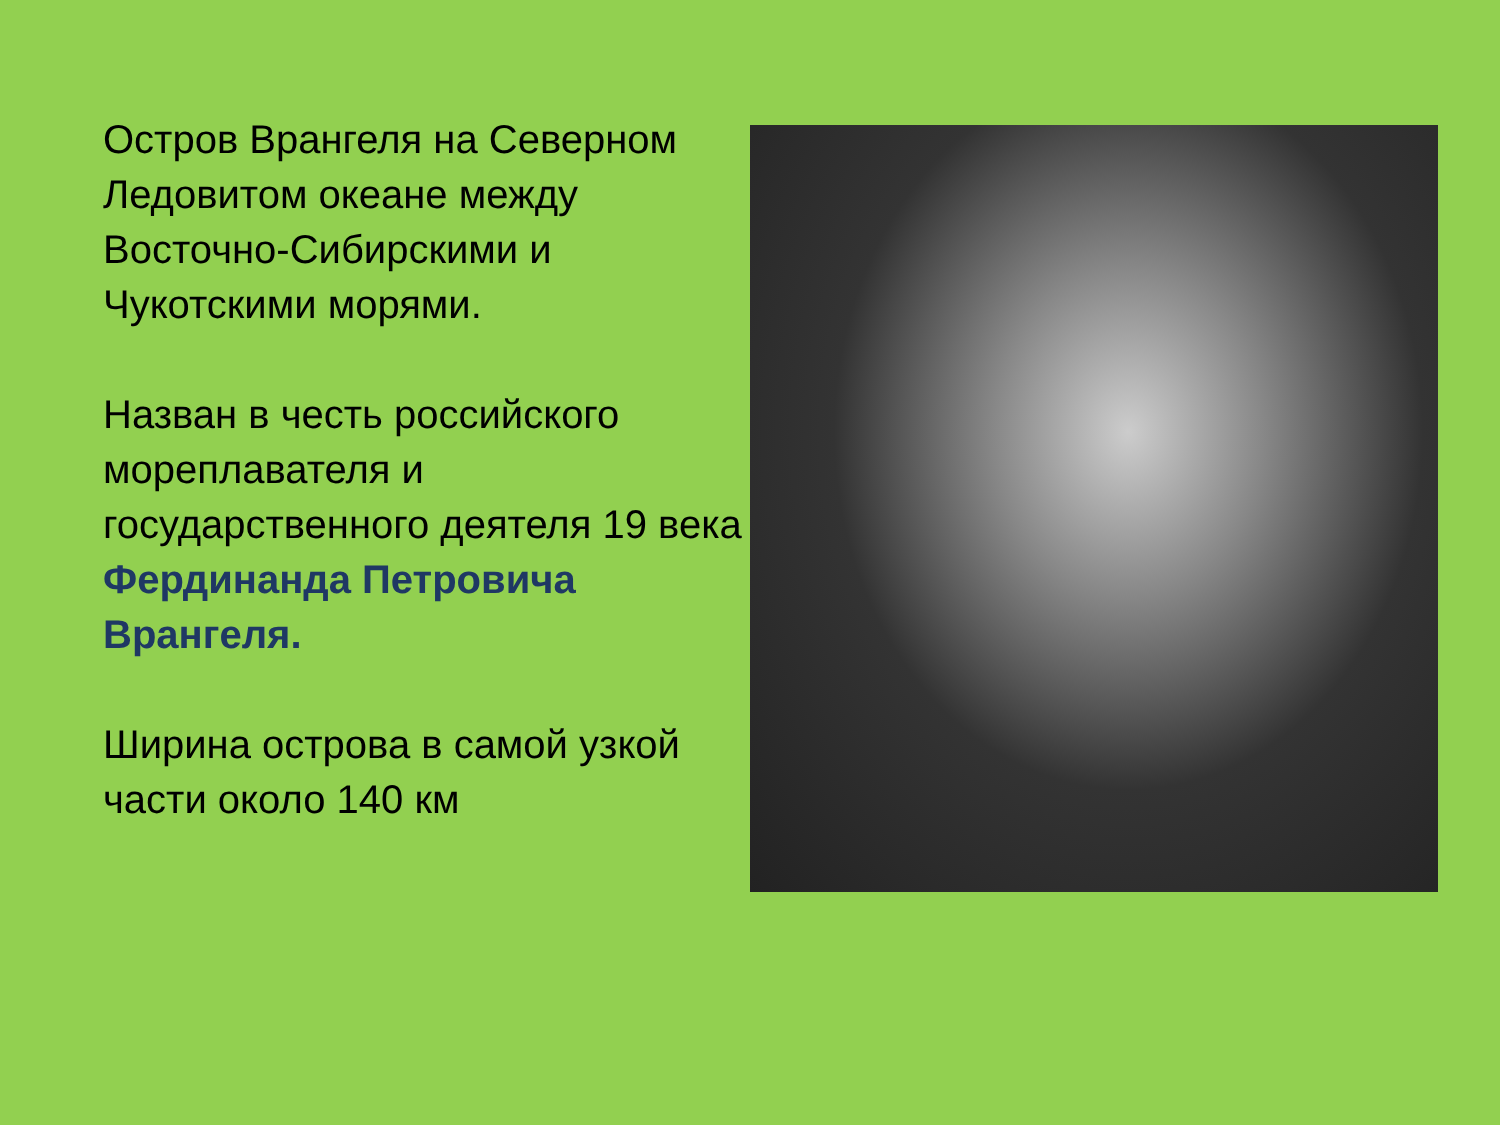Остров Врангеля на Северном Ледовитом океане между Восточно-Сибирскими и Чукотскими морями.
Назван в честь российского мореплавателя и государственного деятеля 19 века Фердинанда Петровича Врангеля.
Ширина острова в самой узкой части около 140 км